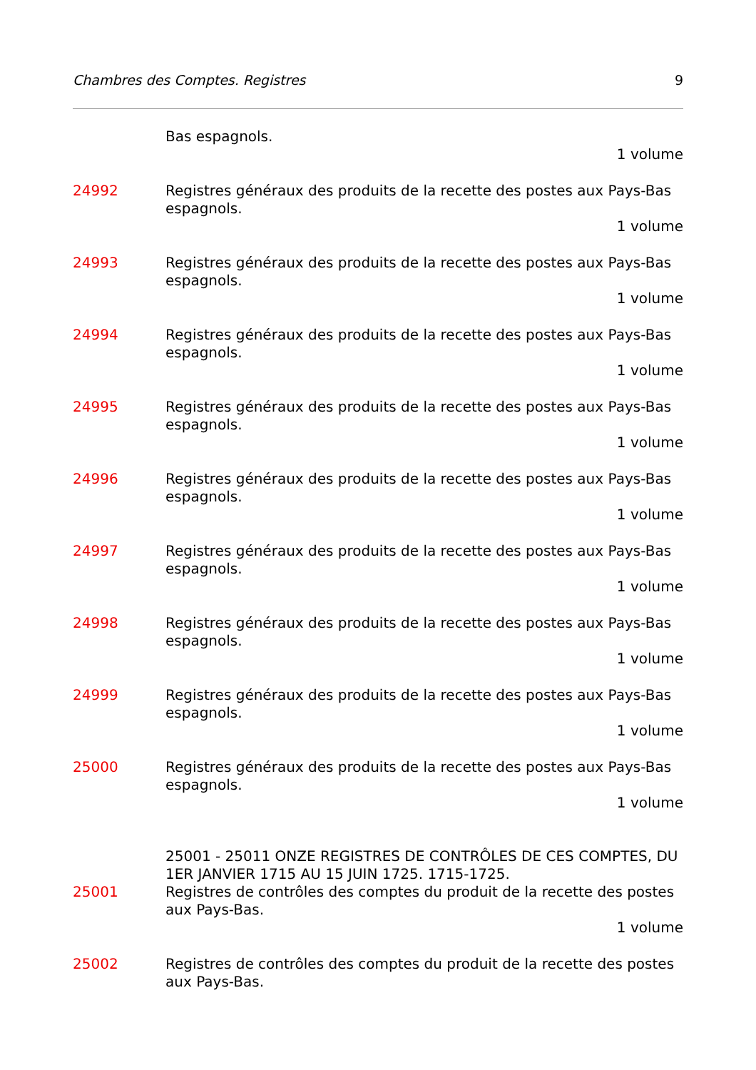Chambres des Comptes. Registres 9
Bas espagnols.
1 volume
24992 Registres généraux des produits de la recette des postes aux Pays-Bas espagnols.
1 volume
24993 Registres généraux des produits de la recette des postes aux Pays-Bas espagnols.
1 volume
24994 Registres généraux des produits de la recette des postes aux Pays-Bas espagnols.
1 volume
24995 Registres généraux des produits de la recette des postes aux Pays-Bas espagnols.
1 volume
24996 Registres généraux des produits de la recette des postes aux Pays-Bas espagnols.
1 volume
24997 Registres généraux des produits de la recette des postes aux Pays-Bas espagnols.
1 volume
24998 Registres généraux des produits de la recette des postes aux Pays-Bas espagnols.
1 volume
24999 Registres généraux des produits de la recette des postes aux Pays-Bas espagnols.
1 volume
25000 Registres généraux des produits de la recette des postes aux Pays-Bas espagnols.
1 volume
25001 - 25011 ONZE REGISTRES DE CONTRÔLES DE CES COMPTES, DU 1ER JANVIER 1715 AU 15 JUIN 1725. 1715-1725.
25001 Registres de contrôles des comptes du produit de la recette des postes aux Pays-Bas.
1 volume
25002 Registres de contrôles des comptes du produit de la recette des postes aux Pays-Bas.